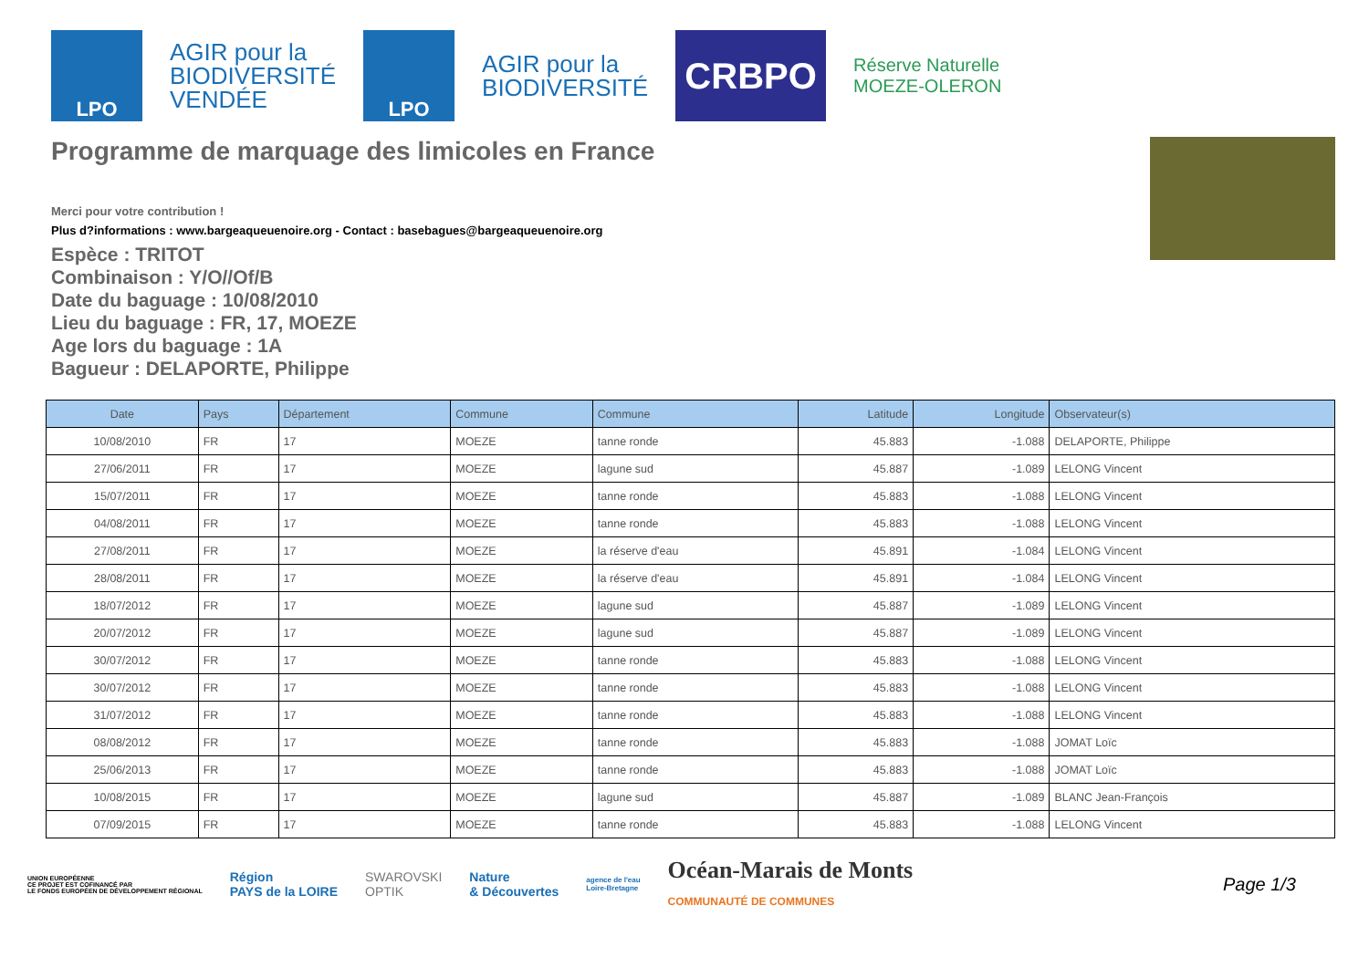LPO
AGIR pour la
BIODIVERSITÉ
VENDÉE
LPO
AGIR pour la
BIODIVERSITÉ
CRBPO
Réserve Naturelle
MOEZE-OLERON
Programme de marquage des limicoles en France
Merci pour votre contribution !
Plus d?informations : www.bargeaqueuenoire.org - Contact : basebagues@bargeaqueuenoire.org
Espèce : TRITOT
Combinaison : Y/O//Of/B
Date du baguage : 10/08/2010
Lieu du baguage : FR, 17, MOEZE
Age lors du baguage : 1A
Bagueur : DELAPORTE, Philippe
| Date | Pays | Département | Commune | Commune | Latitude | Longitude | Observateur(s) |
| --- | --- | --- | --- | --- | --- | --- | --- |
| 10/08/2010 | FR | 17 | MOEZE | tanne ronde | 45.883 | -1.088 | DELAPORTE, Philippe |
| 27/06/2011 | FR | 17 | MOEZE | lagune sud | 45.887 | -1.089 | LELONG Vincent |
| 15/07/2011 | FR | 17 | MOEZE | tanne ronde | 45.883 | -1.088 | LELONG Vincent |
| 04/08/2011 | FR | 17 | MOEZE | tanne ronde | 45.883 | -1.088 | LELONG Vincent |
| 27/08/2011 | FR | 17 | MOEZE | la réserve d'eau | 45.891 | -1.084 | LELONG Vincent |
| 28/08/2011 | FR | 17 | MOEZE | la réserve d'eau | 45.891 | -1.084 | LELONG Vincent |
| 18/07/2012 | FR | 17 | MOEZE | lagune sud | 45.887 | -1.089 | LELONG Vincent |
| 20/07/2012 | FR | 17 | MOEZE | lagune sud | 45.887 | -1.089 | LELONG Vincent |
| 30/07/2012 | FR | 17 | MOEZE | tanne ronde | 45.883 | -1.088 | LELONG Vincent |
| 30/07/2012 | FR | 17 | MOEZE | tanne ronde | 45.883 | -1.088 | LELONG Vincent |
| 31/07/2012 | FR | 17 | MOEZE | tanne ronde | 45.883 | -1.088 | LELONG Vincent |
| 08/08/2012 | FR | 17 | MOEZE | tanne ronde | 45.883 | -1.088 | JOMAT Loïc |
| 25/06/2013 | FR | 17 | MOEZE | tanne ronde | 45.883 | -1.088 | JOMAT Loïc |
| 10/08/2015 | FR | 17 | MOEZE | lagune sud | 45.887 | -1.089 | BLANC Jean-François |
| 07/09/2015 | FR | 17 | MOEZE | tanne ronde | 45.883 | -1.088 | LELONG Vincent |
UNION EUROPÉENNE
CE PROJET EST COFINANCÉ PAR
LE FONDS EUROPÉEN DE DÉVELOPPEMENT RÉGIONAL
Région
PAYS de la LOIRE
SWAROVSKI
OPTIK
Nature
& Découvertes
agence de l'eau
Loire-Bretagne
Océan-Marais de Monts
COMMUNAUTÉ DE COMMUNES
Page 1/3